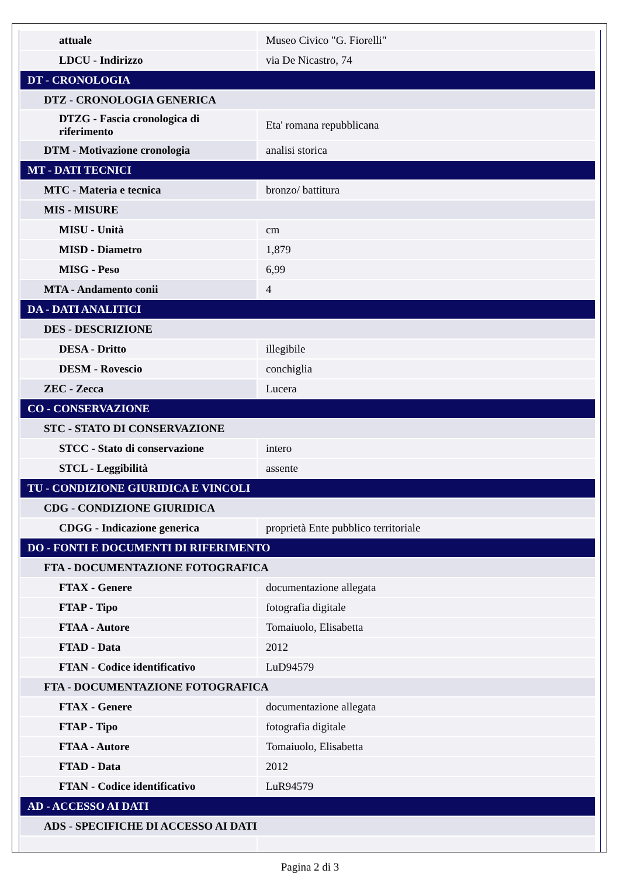| attuale | Museo Civico "G. Fiorelli" |
| LDCU - Indirizzo | via De Nicastro, 74 |
| DT - CRONOLOGIA | |
| DTZ - CRONOLOGIA GENERICA | |
| DTZG - Fascia cronologica di riferimento | Eta' romana repubblicana |
| DTM - Motivazione cronologia | analisi storica |
| MT - DATI TECNICI | |
| MTC - Materia e tecnica | bronzo/ battitura |
| MIS - MISURE | |
| MISU - Unità | cm |
| MISD - Diametro | 1,879 |
| MISG - Peso | 6,99 |
| MTA - Andamento conii | 4 |
| DA - DATI ANALITICI | |
| DES - DESCRIZIONE | |
| DESA - Dritto | illegibile |
| DESM - Rovescio | conchiglia |
| ZEC - Zecca | Lucera |
| CO - CONSERVAZIONE | |
| STC - STATO DI CONSERVAZIONE | |
| STCC - Stato di conservazione | intero |
| STCL - Leggibilità | assente |
| TU - CONDIZIONE GIURIDICA E VINCOLI | |
| CDG - CONDIZIONE GIURIDICA | |
| CDGG - Indicazione generica | proprietà Ente pubblico territoriale |
| DO - FONTI E DOCUMENTI DI RIFERIMENTO | |
| FTA - DOCUMENTAZIONE FOTOGRAFICA | |
| FTAX - Genere | documentazione allegata |
| FTAP - Tipo | fotografia digitale |
| FTAA - Autore | Tomaiuolo, Elisabetta |
| FTAD - Data | 2012 |
| FTAN - Codice identificativo | LuD94579 |
| FTA - DOCUMENTAZIONE FOTOGRAFICA | |
| FTAX - Genere | documentazione allegata |
| FTAP - Tipo | fotografia digitale |
| FTAA - Autore | Tomaiuolo, Elisabetta |
| FTAD - Data | 2012 |
| FTAN - Codice identificativo | LuR94579 |
| AD - ACCESSO AI DATI | |
| ADS - SPECIFICHE DI ACCESSO AI DATI | |
Pagina 2 di 3